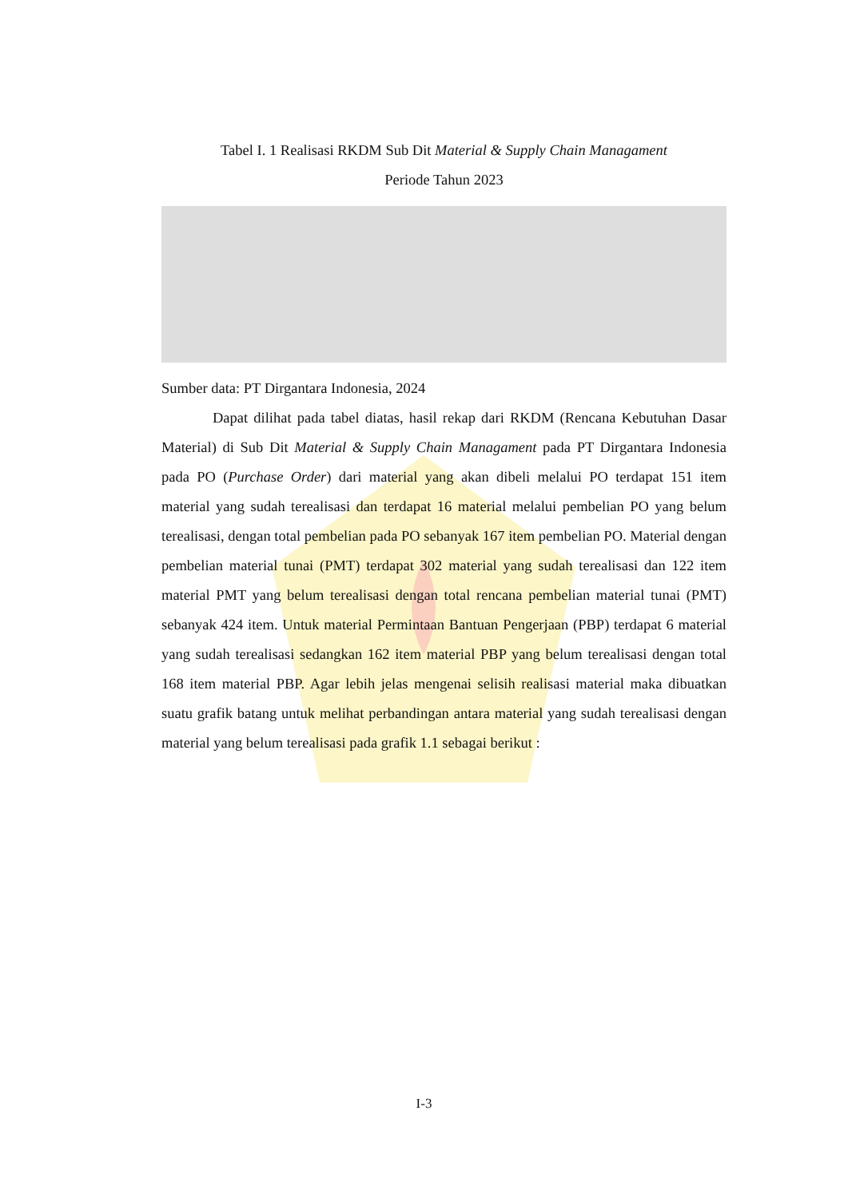Tabel I. 1 Realisasi RKDM Sub Dit Material & Supply Chain Managament
Periode Tahun 2023
Sumber data: PT Dirgantara Indonesia, 2024
Dapat dilihat pada tabel diatas, hasil rekap dari RKDM (Rencana Kebutuhan Dasar Material) di Sub Dit Material & Supply Chain Managament pada PT Dirgantara Indonesia pada PO (Purchase Order) dari material yang akan dibeli melalui PO terdapat 151 item material yang sudah terealisasi dan terdapat 16 material melalui pembelian PO yang belum terealisasi, dengan total pembelian pada PO sebanyak 167 item pembelian PO. Material dengan pembelian material tunai (PMT) terdapat 302 material yang sudah terealisasi dan 122 item material PMT yang belum terealisasi dengan total rencana pembelian material tunai (PMT) sebanyak 424 item. Untuk material Permintaan Bantuan Pengerjaan (PBP) terdapat 6 material yang sudah terealisasi sedangkan 162 item material PBP yang belum terealisasi dengan total 168 item material PBP. Agar lebih jelas mengenai selisih realisasi material maka dibuatkan suatu grafik batang untuk melihat perbandingan antara material yang sudah terealisasi dengan material yang belum terealisasi pada grafik 1.1 sebagai berikut :
I-3